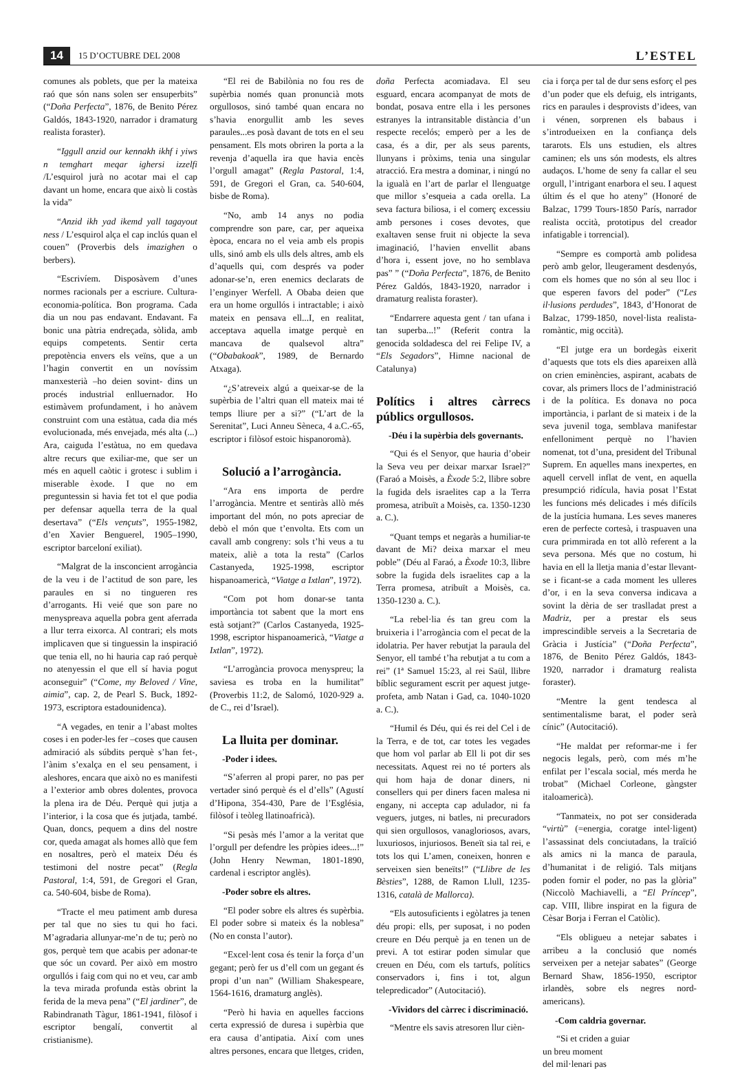14 15 D’OCTUBRE DEL 2008 L’ESTEL
comunes als poblets, que per la mateixa raó que són nans solen ser ensuperbits” (“Doña Perfecta”, 1876, de Benito Pérez Galdós, 1843-1920, narrador i dramaturg realista foraster).
“Iggull anzid our kennakh ikhf i yiws n temghart meqar ighersi izzelfi /L’esquirol jurà no acotar mai el cap davant un home, encara que això li costàs la vida”
“Anzid ikh yad ikemd yall tagayout ness / L’esquirol alça el cap inclús quan el couen” (Proverbis dels imazighen o berbers).
“Escrivíem. Disposàvem d’unes normes racionals per a escriure. Cultura-economia-política. Bon programa. Cada dia un nou pas endavant. Endavant. Fa bonic una pàtria endreçada, sòlida, amb equips competents. Sentir certa prepotència envers els veïns, que a un l’hagin convertit en un novíssim manxesterià –ho deien sovint- dins un procés industrial enlluernador. Ho estimàvem profundament, i ho anàvem construint com una estàtua, cada dia més evolucionada, més envejada, més alta (...) Ara, caiguda l’estàtua, no em quedava altre recurs que exiliar-me, que ser un més en aquell caòtic i grotesc i sublim i miserable èxode. I que no em preguntessin si havia fet tot el que podia per defensar aquella terra de la qual desertava” (“Els vençuts”, 1955-1982, d’en Xavier Benguerel, 1905–1990, escriptor barceloní exiliat).
“Malgrat de la insconcient arrogància de la veu i de l’actitud de son pare, les paraules en si no tingueren res d’arrogants. Hi veié que son pare no menyspreava aquella pobra gent aferrada a llur terra eixorca. Al contrari; els mots implicaven que si tinguessin la inspiració que tenia ell, no hi hauria cap raó perquè no atenyessin el que ell sí havia pogut aconseguir” (“Come, my Beloved / Vine, aimia”, cap. 2, de Pearl S. Buck, 1892-1973, escriptora estadounidenca).
“A vegades, en tenir a l’abast moltes coses i en poder-les fer –coses que causen admiració als súbdits perquè s’han fet-, l’ànim s’exalça en el seu pensament, i aleshores, encara que això no es manifesti a l’exterior amb obres dolentes, provoca la plena ira de Déu. Perquè qui jutja a l’interior, i la cosa que és jutjada, també. Quan, doncs, pequem a dins del nostre cor, queda amagat als homes allò que fem en nosaltres, però el mateix Déu és testimoni del nostre pecat” (Regla Pastoral, 1:4, 591, de Gregori el Gran, ca. 540-604, bisbe de Roma).
“Tracte el meu patiment amb duresa per tal que no sies tu qui ho faci. M’agradaria allunyar-me’n de tu; però no gos, perquè tem que acabis per adonar-te que sóc un covard. Per això em mostro orgullós i faig com qui no et veu, car amb la teva mirada profunda estàs obrint la ferida de la meva pena” (“El jardiner”, de Rabindranath Tàgur, 1861-1941, filòsof i escriptor bengalí, convertit al cristianisme).
“El rei de Babilònia no fou res de supèrbia només quan pronuncià mots orgullosos, sinó també quan encara no s’havia enorgullit amb les seves paraules...es posà davant de tots en el seu pensament. Els mots obriren la porta a la revenja d’aquella ira que havia encès l’orgull amagat” (Regla Pastoral, 1:4, 591, de Gregori el Gran, ca. 540-604, bisbe de Roma).
“No, amb 14 anys no podia comprendre son pare, car, per aqueixa època, encara no el veia amb els propis ulls, sinó amb els ulls dels altres, amb els d’aquells qui, com després va poder adonar-se’n, eren enemics declarats de l’enginyer Werfell. A Obaba deien que era un home orgullós i intractable; i això mateix en pensava ell...I, en realitat, acceptava aquella imatge perquè en mancava de qualsevol altra” (“Obabakoak”, 1989, de Bernardo Atxaga).
“¿S’atreveix algú a queixar-se de la supèrbia de l’altri quan ell mateix mai té temps lliure per a si?” (“L’art de la Serenitat”, Luci Anneu Sèneca, 4 a.C.-65, escriptor i filòsof estoic hispanoromà).
Solució a l’arrogància.
“Ara ens importa de perdre l’arrogància. Mentre et sentiràs allò més important del món, no pots apreciar de debò el món que t’envolta. Ets com un cavall amb congreny: sols t’hi veus a tu mateix, aliè a tota la resta” (Carlos Castanyeda, 1925-1998, escriptor hispanoamericà, “Viatge a Ixtlan”, 1972).
“Com pot hom donar-se tanta importància tot sabent que la mort ens està sotjant?” (Carlos Castanyeda, 1925-1998, escriptor hispanoamericà, “Viatge a Ixtlan”, 1972).
“L’arrogància provoca menyspreu; la saviesa es troba en la humilitat” (Proverbis 11:2, de Salomó, 1020-929 a. de C., rei d’Israel).
La lluita per dominar.
-Poder i idees.
“S’aferren al propi parer, no pas per vertader sinó perquè és el d’ells” (Agustí d’Hipona, 354-430, Pare de l’Església, filòsof i teòleg llatinoafricà).
“Si pesàs més l’amor a la veritat que l’orgull per defendre les pròpies idees...!” (John Henry Newman, 1801-1890, cardenal i escriptor anglès).
-Poder sobre els altres.
“El poder sobre els altres és supèrbia. El poder sobre si mateix és la noblesa” (No en consta l’autor).
“Excel·lent cosa és tenir la força d’un gegant; però fer us d’ell com un gegant és propi d’un nan” (William Shakespeare, 1564-1616, dramaturg anglès).
“Però hi havia en aquelles faccions certa expressió de duresa i supèrbia que era causa d’antipatia. Així com unes altres persones, encara que lletges, criden,
doña Perfecta acomiadava. El seu esguard, encara acompanyat de mots de bondat, posava entre ella i les persones estranyes la intransitable distància d’un respecte recelós; emperò per a les de casa, és a dir, per als seus parents, llunyans i pròxims, tenia una singular atracció. Era mestra a dominar, i ningú no la igualà en l’art de parlar el llenguatge que millor s’esqueia a cada orella. La seva factura biliosa, i el comerç excessiu amb persones i coses devotes, que exaltaven sense fruit ni objecte la seva imaginació, l’havien envellit abans d’hora i, essent jove, no ho semblava pas” ” (“Doña Perfecta”, 1876, de Benito Pérez Galdós, 1843-1920, narrador i dramaturg realista foraster).
“Endarrere aquesta gent / tan ufana i tan superba...!” (Referit contra la genocida soldadesca del rei Felipe IV, a “Els Segadors”, Himne nacional de Catalunya)
Polítics i altres càrrecs públics orgullosos.
-Déu i la supèrbia dels governants.
“Qui és el Senyor, que hauria d’obeir la Seva veu per deixar marxar Israel?” (Faraó a Moisès, a Èxode 5:2, llibre sobre la fugida dels israelites cap a la Terra promesa, atribuït a Moisès, ca. 1350-1230 a. C.).
“Quant temps et negaràs a humiliar-te davant de Mi? deixa marxar el meu poble” (Déu al Faraó, a Èxode 10:3, llibre sobre la fugida dels israelites cap a la Terra promesa, atribuït a Moisès, ca. 1350-1230 a. C.).
“La rebel·lia és tan greu com la bruixeria i l’arrogància com el pecat de la idolatria. Per haver rebutjat la paraula del Senyor, ell també t’ha rebutjat a tu com a rei” (1ª Samuel 15:23, al rei Saül, llibre bíblic segurament escrit per aquest jutge-profeta, amb Natan i Gad, ca. 1040-1020 a. C.).
“Humil és Déu, qui és rei del Cel i de la Terra, e de tot, car totes les vegades que hom vol parlar ab Ell li pot dir ses necessitats. Aquest rei no té porters als qui hom haja de donar diners, ni consellers qui per diners facen malesa ni engany, ni accepta cap adulador, ni fa veguers, jutges, ni batles, ni precuradors qui sien orgullosos, vanagloriosos, avars, luxuriosos, injuriosos. Beneït sia tal rei, e tots los qui L’amen, coneixen, honren e serveixen sien beneïts!” (“Llibre de les Bèsties”, 1288, de Ramon Llull, 1235-1316, català de Mallorca).
“Els autosuficients i egòlatres ja tenen déu propi: ells, per suposat, i no poden creure en Déu perquè ja en tenen un de previ. A tot estirar poden simular que creuen en Déu, com els tartufs, polítics conservadors i, fins i tot, algun telepredicador” (Autocitació).
-Vividors del càrrec i discriminació.
“Mentre els savis atresoren llur cièn-
cia i força per tal de dur sens esforç el pes d’un poder que els defuig, els intrigants, rics en paraules i desprovists d’idees, van i vénen, sorprenen els babaus i s’introdueixen en la confiança dels tararots. Els uns estudien, els altres caminen; els uns són modests, els altres audaços. L’home de seny fa callar el seu orgull, l’intrigant enarbora el seu. I aquest últim és el que ho ateny” (Honoré de Balzac, 1799 Tours-1850 París, narrador realista occità, prototipus del creador infatigable i torrencial).
“Sempre es comportà amb polidesa però amb gelor, lleugerament desdenyós, com els homes que no són al seu lloc i que esperen favors del poder” (“Les il·lusions perdudes”, 1843, d’Honorat de Balzac, 1799-1850, novel·lista realista-romàntic, mig occità).
“El jutge era un bordegàs eixerit d’aquests que tots els dies apareixen allà on crien eminències, aspirant, acabats de covar, als primers llocs de l’administració i de la política. Es donava no poca importància, i parlant de si mateix i de la seva juvenil toga, semblava manifestar enfelloniment perquè no l’havien nomenat, tot d’una, president del Tribunal Suprem. En aquelles mans inexpertes, en aquell cervell inflat de vent, en aquella presumpció ridícula, havia posat l’Estat les funcions més delicades i més difícils de la justícia humana. Les seves maneres eren de perfecte cortesà, i traspuaven una cura primmirada en tot allò referent a la seva persona. Més que no costum, hi havia en ell la lletja mania d’estar llevant-se i ficant-se a cada moment les ulleres d’or, i en la seva conversa indicava a sovint la dèria de ser traslladat prest a Madriz, per a prestar els seus imprescindible serveis a la Secretaria de Gràcia i Justícia” (“Doña Perfecta”, 1876, de Benito Pérez Galdós, 1843-1920, narrador i dramaturg realista foraster).
“Mentre la gent tendesca al sentimentalisme barat, el poder serà cínic” (Autocitació).
“He maldat per reformar-me i fer negocis legals, però, com més m’he enfilat per l’escala social, més merda he trobat” (Michael Corleone, gàngster italoamericà).
“Tanmateix, no pot ser considerada “virtù” (=energia, coratge intel·ligent) l’assassinat dels conciutadans, la traïció als amics ni la manca de paraula, d’humanitat i de religió. Tals mitjans poden fornir el poder, no pas la glòria” (Niccolò Machiavelli, a “El Príncep”, cap. VIII, llibre inspirat en la figura de Cèsar Borja i Ferran el Catòlic).
“Els obligueu a netejar sabates i arribeu a la conclusió que només serveixen per a netejar sabates” (George Bernard Shaw, 1856-1950, escriptor irlandès, sobre els negres nord-americans).
-Com caldria governar.
“Si et criden a guiar
un breu moment
del mil·lenari pas